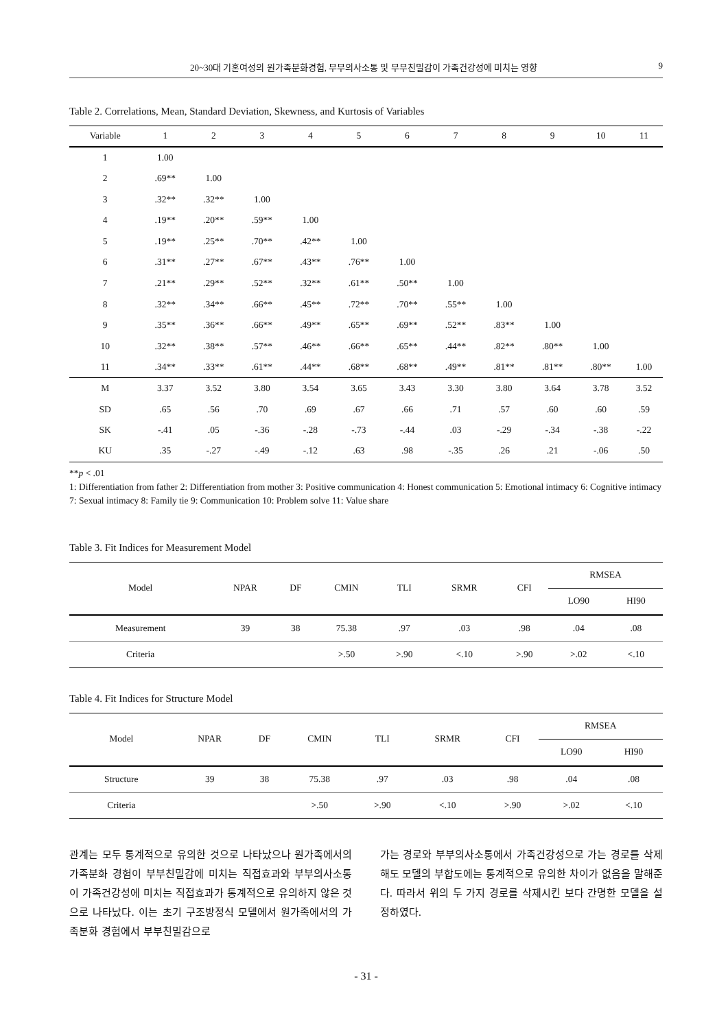20~30대 기혼여성의 원가족분화경험, 부부의사소통 및 부부친밀감이 가족건강성에 미치는 영향 9
Table 2. Correlations, Mean, Standard Deviation, Skewness, and Kurtosis of Variables
| Variable | 1 | 2 | 3 | 4 | 5 | 6 | 7 | 8 | 9 | 10 | 11 |
| --- | --- | --- | --- | --- | --- | --- | --- | --- | --- | --- | --- |
| 1 | 1.00 | | | | | | | | | | |
| 2 | .69** | 1.00 | | | | | | | | | |
| 3 | .32** | .32** | 1.00 | | | | | | | | |
| 4 | .19** | .20** | .59** | 1.00 | | | | | | | |
| 5 | .19** | .25** | .70** | .42** | 1.00 | | | | | | |
| 6 | .31** | .27** | .67** | .43** | .76** | 1.00 | | | | | |
| 7 | .21** | .29** | .52** | .32** | .61** | .50** | 1.00 | | | | |
| 8 | .32** | .34** | .66** | .45** | .72** | .70** | .55** | 1.00 | | | |
| 9 | .35** | .36** | .66** | .49** | .65** | .69** | .52** | .83** | 1.00 | | |
| 10 | .32** | .38** | .57** | .46** | .66** | .65** | .44** | .82** | .80** | 1.00 | |
| 11 | .34** | .33** | .61** | .44** | .68** | .68** | .49** | .81** | .81** | .80** | 1.00 |
| M | 3.37 | 3.52 | 3.80 | 3.54 | 3.65 | 3.43 | 3.30 | 3.80 | 3.64 | 3.78 | 3.52 |
| SD | .65 | .56 | .70 | .69 | .67 | .66 | .71 | .57 | .60 | .60 | .59 |
| SK | -.41 | .05 | -.36 | -.28 | -.73 | -.44 | .03 | -.29 | -.34 | -.38 | -.22 |
| KU | .35 | -.27 | -.49 | -.12 | .63 | .98 | -.35 | .26 | .21 | -.06 | .50 |
**p < .01
1: Differentiation from father 2: Differentiation from mother 3: Positive communication 4: Honest communication 5: Emotional intimacy 6: Cognitive intimacy 7: Sexual intimacy 8: Family tie 9: Communication 10: Problem solve 11: Value share
Table 3. Fit Indices for Measurement Model
| Model | NPAR | DF | CMIN | TLI | SRMR | CFI | RMSEA | |
| --- | --- | --- | --- | --- | --- | --- | --- | --- |
| | | | | | | | LO90 | HI90 |
| Measurement | 39 | 38 | 75.38 | .97 | .03 | .98 | .04 | .08 |
| Criteria | | | >.50 | >.90 | <.10 | >.90 | >.02 | <.10 |
Table 4. Fit Indices for Structure Model
| Model | NPAR | DF | CMIN | TLI | SRMR | CFI | RMSEA | |
| --- | --- | --- | --- | --- | --- | --- | --- | --- |
| | | | | | | | LO90 | HI90 |
| Structure | 39 | 38 | 75.38 | .97 | .03 | .98 | .04 | .08 |
| Criteria | | | >.50 | >.90 | <.10 | >.90 | >.02 | <.10 |
관계는 모두 통계적으로 유의한 것으로 나타났으나 원가족에서의 가족분화 경험이 부부친밀감에 미치는 직접효과와 부부의사소통이 가족건강성에 미치는 직접효과가 통계적으로 유의하지 않은 것으로 나타났다. 이는 초기 구조방정식 모델에서 원가족에서의 가족분화 경험에서 부부친밀감으로
가는 경로와 부부의사소통에서 가족건강성으로 가는 경로를 삭제해도 모델의 부합도에는 통계적으로 유의한 차이가 없음을 말해준다. 따라서 위의 두 가지 경로를 삭제시킨 보다 간명한 모델을 설정하였다.
- 31 -